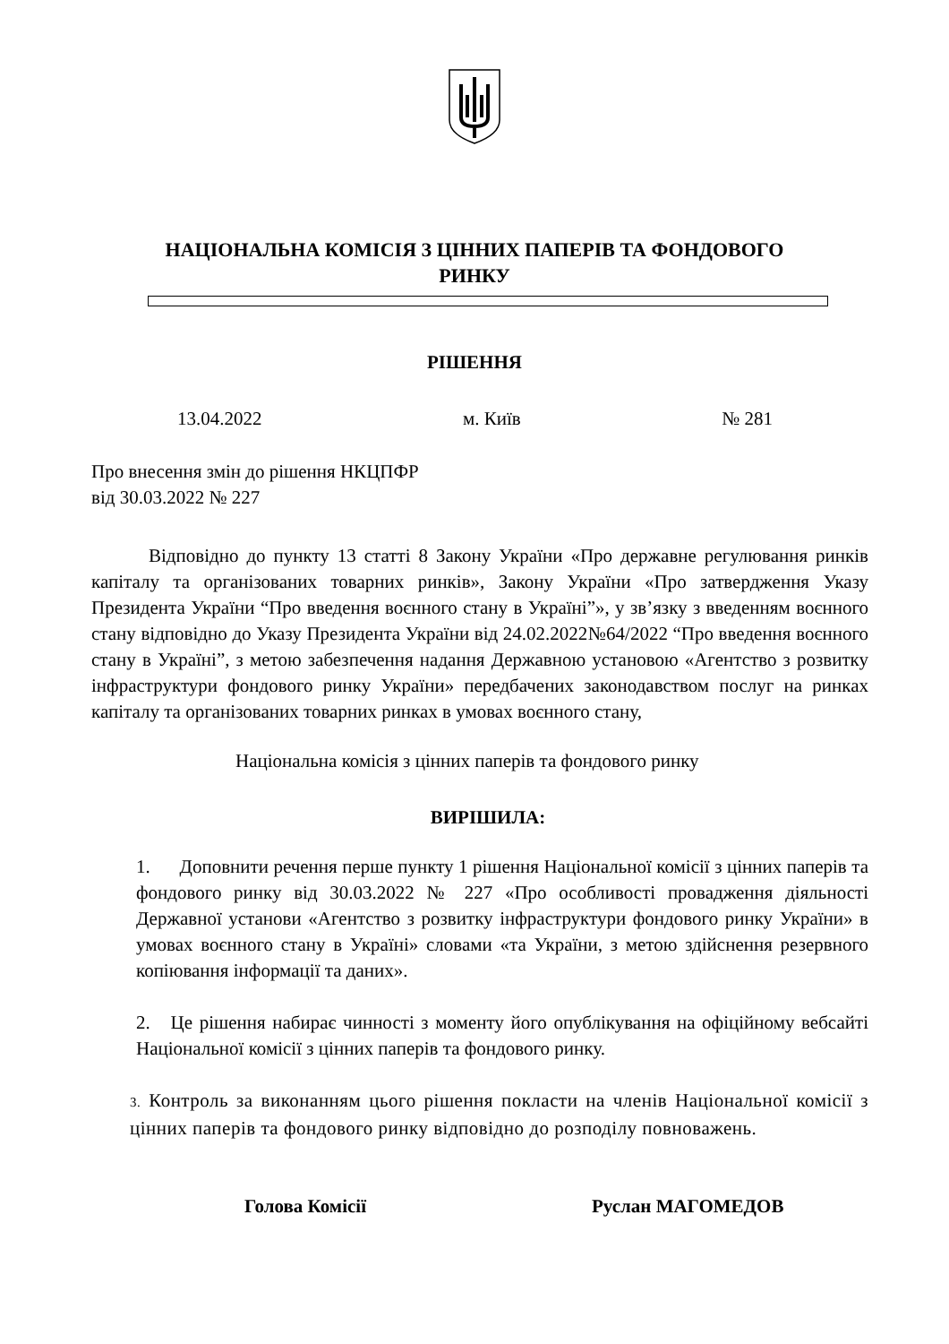НАЦІОНАЛЬНА КОМІСІЯ З ЦІННИХ ПАПЕРІВ ТА ФОНДОВОГО РИНКУ
РІШЕННЯ
13.04.2022 м. Київ № 281
Про внесення змін до рішення НКЦПФР
від 30.03.2022 № 227
Відповідно до пункту 13 статті 8 Закону України «Про державне регулювання ринків капіталу та організованих товарних ринків», Закону України «Про затвердження Указу Президента України “Про введення воєнного стану в Україні”», у зв’язку з введенням воєнного стану відповідно до Указу Президента України від 24.02.2022№64/2022 “Про введення воєнного стану в Україні”, з метою забезпечення надання Державною установою «Агентство з розвитку інфраструктури фондового ринку України» передбачених законодавством послуг на ринках капіталу та організованих товарних ринках в умовах воєнного стану,
Національна комісія з цінних паперів та фондового ринку
ВИРІШИЛА:
1. Доповнити речення перше пункту 1 рішення Національної комісії з цінних паперів та фондового ринку від 30.03.2022 № 227 «Про особливості провадження діяльності Державної установи «Агентство з розвитку інфраструктури фондового ринку України» в умовах воєнного стану в Україні» словами «та України, з метою здійснення резервного копіювання інформації та даних».
2. Це рішення набирає чинності з моменту його опублікування на офіційному вебсайті Національної комісії з цінних паперів та фондового ринку.
3. Контроль за виконанням цього рішення покласти на членів Національної комісії з цінних паперів та фондового ринку відповідно до розподілу повноважень.
Голова Комісії Руслан МАГОМЕДОВ